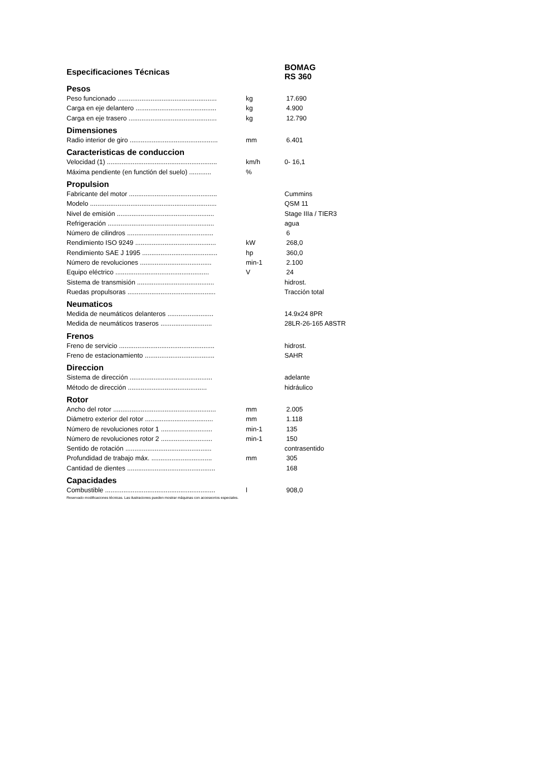| Especificaciones Técnicas | | BOMAG RS 360 |
| Pesos | | |
| Peso funcionado ...................................................... | kg | 17.690 |
| Carga en eje delantero ............................................ | kg | 4.900 |
| Carga en eje trasero ................................................ | kg | 12.790 |
| Dimensiones | | |
| Radio interior de giro ................................................ | mm | 6.401 |
| Caracteristicas de conduccion | | |
| Velocidad (1) ............................................................ | km/h | 0- 16,1 |
| Máxima pendiente (en functión del suelo) ............ | % | |
| Propulsion | | |
| Fabricante del motor ................................................ | | Cummins |
| Modelo ..................................................................... | | QSM 11 |
| Nivel de emisión ..................................................... | | Stage IIIa / TIER3 |
| Refrigeración .......................................................... | | agua |
| Número de cilindros ............................................... | | 6 |
| Rendimiento ISO 9249 ............................................ | kW | 268,0 |
| Rendimiento SAE J 1995 ......................................... | hp | 360,0 |
| Número de revoluciones ....................................... | min-1 | 2.100 |
| Equipo eléctrico ................................................... | V | 24 |
| Sistema de transmisión .......................................... | | hidrost. |
| Ruedas propulsoras ................................................ | | Tracción total |
| Neumaticos | | |
| Medida de neumáticos delanteros ......................... | | 14.9x24 8PR |
| Medida de neumáticos traseros ............................ | | 28LR-26-165 A8STR |
| Frenos | | |
| Freno de servicio .................................................... | | hidrost. |
| Freno de estacionamiento ...................................... | | SAHR |
| Direccion | | |
| Sistema de dirección ............................................. | | adelante |
| Método de dirección ........................................... | | hidráulico |
| Rotor | | |
| Ancho del rotor ........................................................ | mm | 2.005 |
| Diámetro exterior del rotor ..................................... | mm | 1.118 |
| Número de revoluciones rotor 1 ............................ | min-1 | 135 |
| Número de revoluciones rotor 2 ............................ | min-1 | 150 |
| Sentido de rotación ............................................... | | contrasentido |
| Profundidad de trabajo máx. ................................. | mm | 305 |
| Cantidad de dientes ................................................ | | 168 |
| Capacidades | | |
| Combustible ............................................................ | l | 908,0 |
Reservado modificaciones técnicas. Las ilustraciones pueden mostrar máquinas con acceseorios especiales.